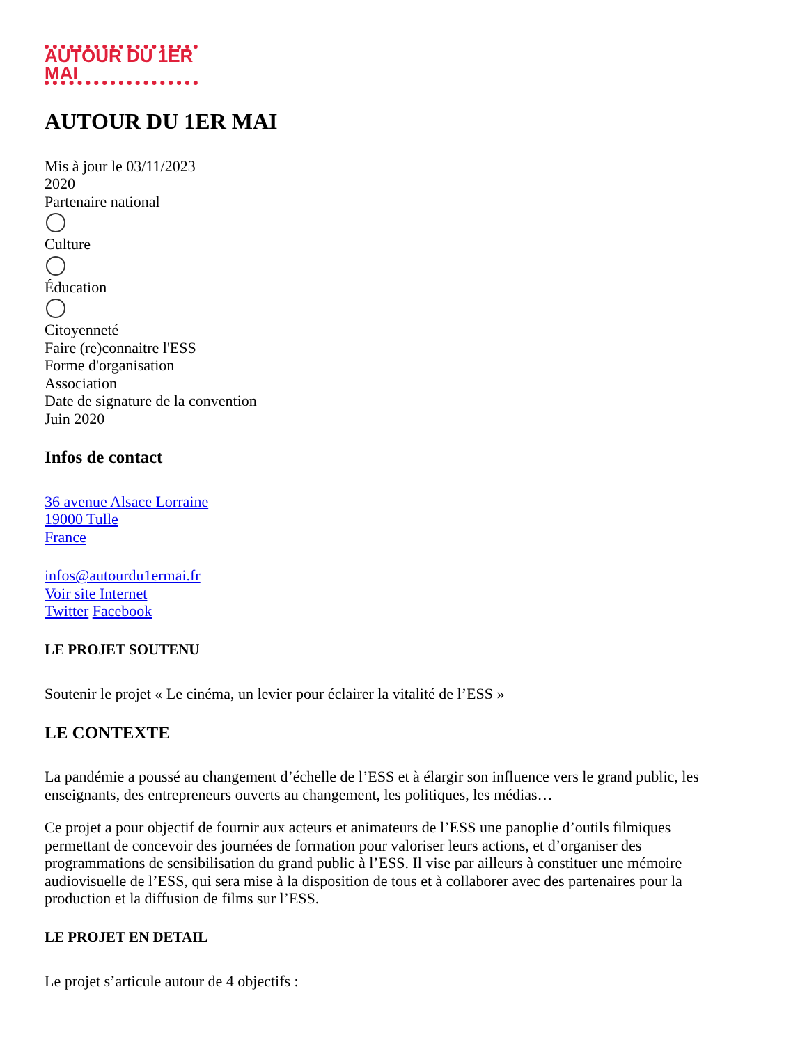AUTOUR DU 1ER MAI
AUTOUR DU 1ER MAI
Mis à jour le 03/11/2023
2020
Partenaire national
Culture
Éducation
Citoyenneté
Faire (re)connaitre l'ESS
Forme d'organisation
Association
Date de signature de la convention
Juin 2020
Infos de contact
36 avenue Alsace Lorraine
19000 Tulle
France
infos@autourdu1ermai.fr
Voir site Internet
Twitter Facebook
LE PROJET SOUTENU
Soutenir le projet « Le cinéma, un levier pour éclairer la vitalité de l’ESS »
LE CONTEXTE
La pandémie a poussé au changement d’échelle de l’ESS et à élargir son influence vers le grand public, les enseignants, des entrepreneurs ouverts au changement, les politiques, les médias…
Ce projet a pour objectif de fournir aux acteurs et animateurs de l’ESS une panoplie d’outils filmiques permettant de concevoir des journées de formation pour valoriser leurs actions, et d’organiser des programmations de sensibilisation du grand public à l’ESS. Il vise par ailleurs à constituer une mémoire audiovisuelle de l’ESS, qui sera mise à la disposition de tous et à collaborer avec des partenaires pour la production et la diffusion de films sur l’ESS.
LE PROJET EN DETAIL
Le projet s’articule autour de 4 objectifs :